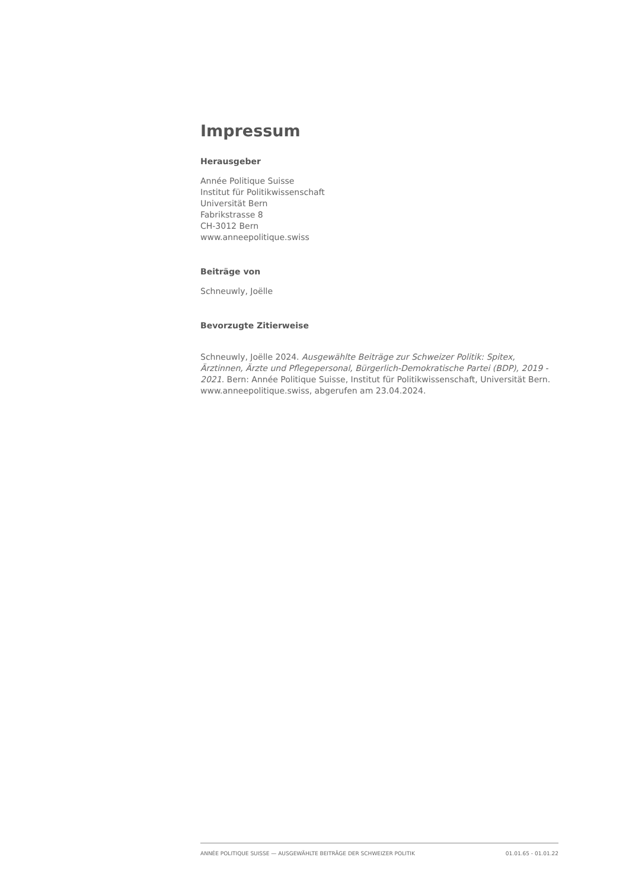Impressum
Herausgeber
Année Politique Suisse
Institut für Politikwissenschaft
Universität Bern
Fabrikstrasse 8
CH-3012 Bern
www.anneepolitique.swiss
Beiträge von
Schneuwly, Joëlle
Bevorzugte Zitierweise
Schneuwly, Joëlle 2024. Ausgewählte Beiträge zur Schweizer Politik: Spitex, Ärztinnen, Ärzte und Pflegepersonal, Bürgerlich-Demokratische Partei (BDP), 2019 - 2021. Bern: Année Politique Suisse, Institut für Politikwissenschaft, Universität Bern. www.anneepolitique.swiss, abgerufen am 23.04.2024.
ANNÉE POLITIQUE SUISSE — AUSGEWÄHLTE BEITRÄGE DER SCHWEIZER POLITIK 01.01.65 - 01.01.22